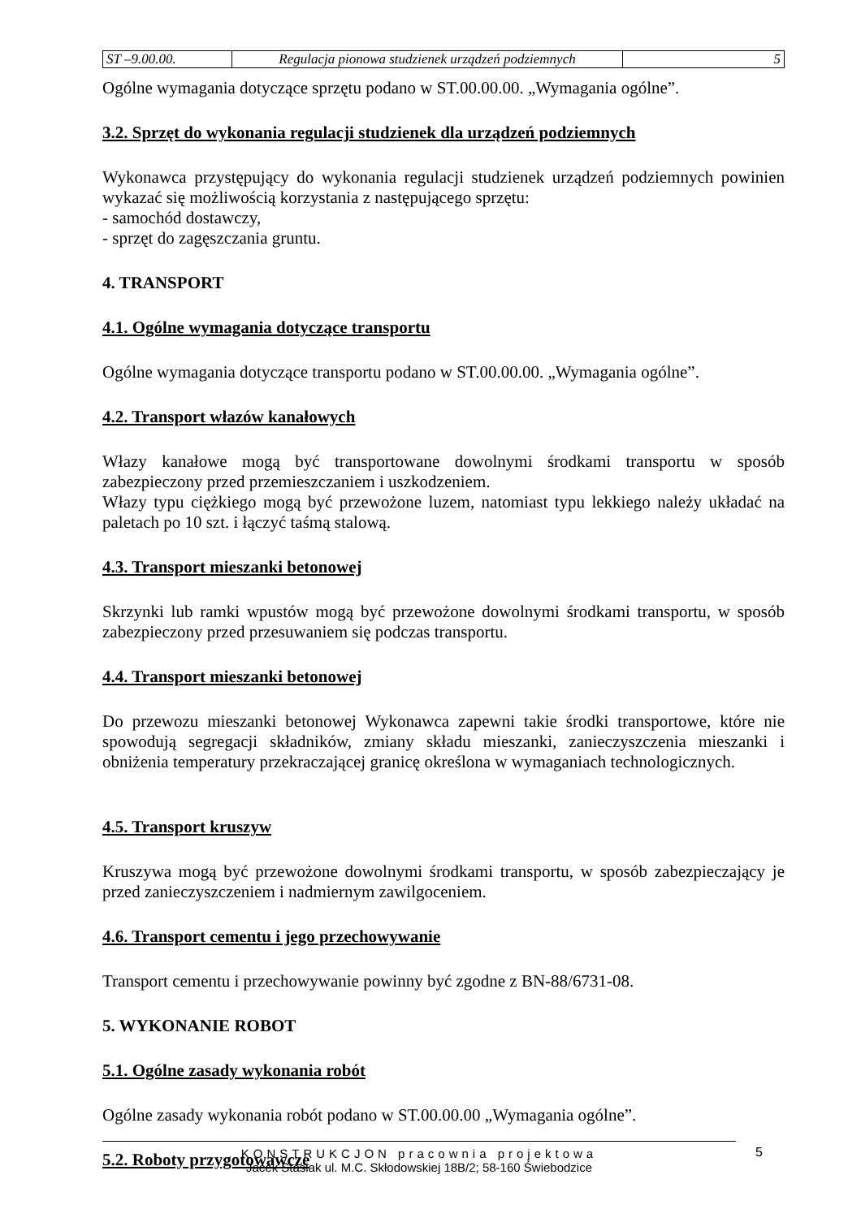| ST –9.00.00. | Regulacja pionowa studzienek urządzeń podziemnych | 5 |
Ogólne wymagania dotyczące sprzętu podano w ST.00.00.00. „Wymagania ogólne”.
3.2. Sprzęt do wykonania regulacji studzienek dla urządzeń podziemnych
Wykonawca przystępujący do wykonania regulacji studzienek urządzeń podziemnych powinien wykazać się możliwością korzystania z następującego sprzętu:
- samochód dostawczy,
- sprzęt do zagęszczania gruntu.
4. TRANSPORT
4.1. Ogólne wymagania dotyczące transportu
Ogólne wymagania dotyczące transportu podano w ST.00.00.00. „Wymagania ogólne”.
4.2. Transport włazów kanałowych
Włazy kanałowe mogą być transportowane dowolnymi środkami transportu w sposób zabezpieczony przed przemieszczaniem i uszkodzeniem.
Włazy typu ciężkiego mogą być przewożone luzem, natomiast typu lekkiego należy układać na paletach po 10 szt. i łączyć taśmą stalową.
4.3. Transport mieszanki betonowej
Skrzynki lub ramki wpustów mogą być przewożone dowolnymi środkami transportu, w sposób zabezpieczony przed przesuwaniem się podczas transportu.
4.4. Transport mieszanki betonowej
Do przewozu mieszanki betonowej Wykonawca zapewni takie środki transportowe, które nie spowodują segregacji składników, zmiany składu mieszanki, zanieczyszczenia mieszanki i obniżenia temperatury przekraczającej granicę określona w wymaganiach technologicznych.
4.5. Transport kruszyw
Kruszywa mogą być przewożone dowolnymi środkami transportu, w sposób zabezpieczający je przed zanieczyszczeniem i nadmiernym zawilgoceniem.
4.6. Transport cementu i jego przechowywanie
Transport cementu i przechowywanie powinny być zgodne z BN-88/6731-08.
5. WYKONANIE ROBOT
5.1. Ogólne zasady wykonania robót
Ogólne zasady wykonania robót podano w ST.00.00.00 „Wymagania ogólne”.
5.2. Roboty przygotowawcze
KONSTRUKCJON pracownia projektowa
Jacek Stasiak ul. M.C. Skłodowskiej 18B/2; 58-160 Świebodzice
5